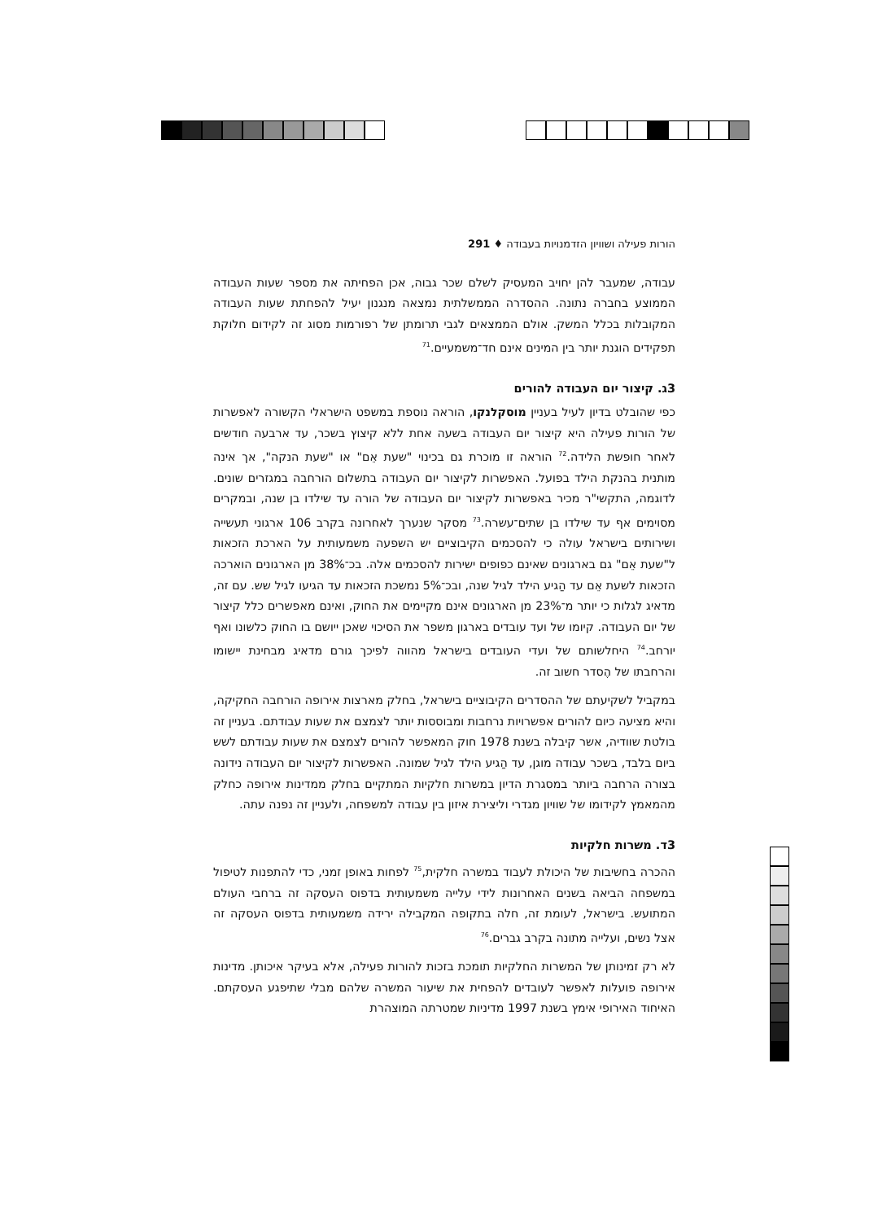הורות פעילה ושוויון הזדמנויות בעבודה ♦ 291
עבודה, שמעבר להן יחויב המעסיק לשלם שכר גבוה, אכן הפחיתה את מספר שעות העבודה הממוצע בחברה נתונה. ההסדרה הממשלתית נמצאה מנגנון יעיל להפחתת שעות העבודה המקובלות בכלל המשק. אולם הממצאים לגבי תרומתן של רפורמות מסוג זה לקידום חלוקת תפקידים הוגנת יותר בין המינים אינם חד־משמעיים.<sup>71</sup>
3ג. קיצור יום העבודה להורים
כפי שהובלט בדיון לעיל בעניין מוסקלנקו, הוראה נוספת במשפט הישראלי הקשורה לאפשרות של הורות פעילה היא קיצור יום העבודה בשעה אחת ללא קיצוץ בשכר, עד ארבעה חודשים לאחר חופשת הלידה.<sup>72</sup> הוראה זו מוכרת גם בכינוי "שעת אֵם" או "שעת הנקה", אך אינה מותנית בהנקת הילד בפועל. האפשרות לקיצור יום העבודה בתשלום הורחבה במגזרים שונים. לדוגמה, התקשי"ר מכיר באפשרות לקיצור יום העבודה של הורה עד שילדו בן שנה, ובמקרים מסוימים אף עד שילדו בן שתים־עשרה.<sup>73</sup> מסקר שנערך לאחרונה בקרב 106 ארגוני תעשייה ושירותים בישראל עולה כי להסכמים הקיבוציים יש השפעה משמעותית על הארכת הזכאות ל"שעת אֵם" גם בארגונים שאינם כפופים ישירות להסכמים אלה. בכ־38% מן הארגונים הוארכה הזכאות לשעת אֵם עד הַגיע הילד לגיל שנה, ובכ־5% נמשכת הזכאות עד הגיעו לגיל שש. עם זה, מדאיג לגלות כי יותר מ־23% מן הארגונים אינם מקיימים את החוק, ואינם מאפשרים כלל קיצור של יום העבודה. קיומו של ועד עובדים בארגון משפר את הסיכוי שאכן ייושם בו החוק כלשונו ואף יורחב.<sup>74</sup> היחלשותם של ועדי העובדים בישראל מהווה לפיכך גורם מדאיג מבחינת יישומו והרחבתו של הֶסדר חשוב זה.
במקביל לשקיעתם של ההסדרים הקיבוציים בישראל, בחלק מארצות אירופה הורחבה החקיקה, והיא מציעה כיום להורים אפשרויות נרחבות ומבוססות יותר לצמצם את שעות עבודתם. בעניין זה בולטת שוודיה, אשר קיבלה בשנת 1978 חוק המאפשר להורים לצמצם את שעות עבודתם לשש ביום בלבד, בשכר עבודה מוגן, עד הַגיע הילד לגיל שמונה. האפשרות לקיצור יום העבודה נידונה בצורה הרחבה ביותר במסגרת הדיון במשרות חלקיות המתקיים בחלק ממדינות אירופה כחלק מהמאמץ לקידומו של שוויון מגדרי וליצירת איזון בין עבודה למשפחה, ולעניין זה נפנה עתה.
3ד. משרות חלקיות
ההכרה בחשיבות של היכולת לעבוד במשרה חלקית,<sup>75</sup> לפחות באופן זמני, כדי להתפנות לטיפול במשפחה הביאה בשנים האחרונות לידי עלייה משמעותית בדפוס העסקה זה ברחבי העולם המתועש. בישראל, לעומת זה, חלה בתקופה המקבילה ירידה משמעותית בדפוס העסקה זה אצל נשים, ועלייה מתונה בקרב גברים.<sup>76</sup>
לא רק זמינותן של המשרות החלקיות תומכת בזכות להורות פעילה, אלא בעיקר איכותן. מדינות אירופה פועלות לאפשר לעובדים להפחית את שיעור המשרה שלהם מבלי שתיפגע העסקתם. האיחוד האירופי אימץ בשנת 1997 מדיניות שמטרתה המוצהרת